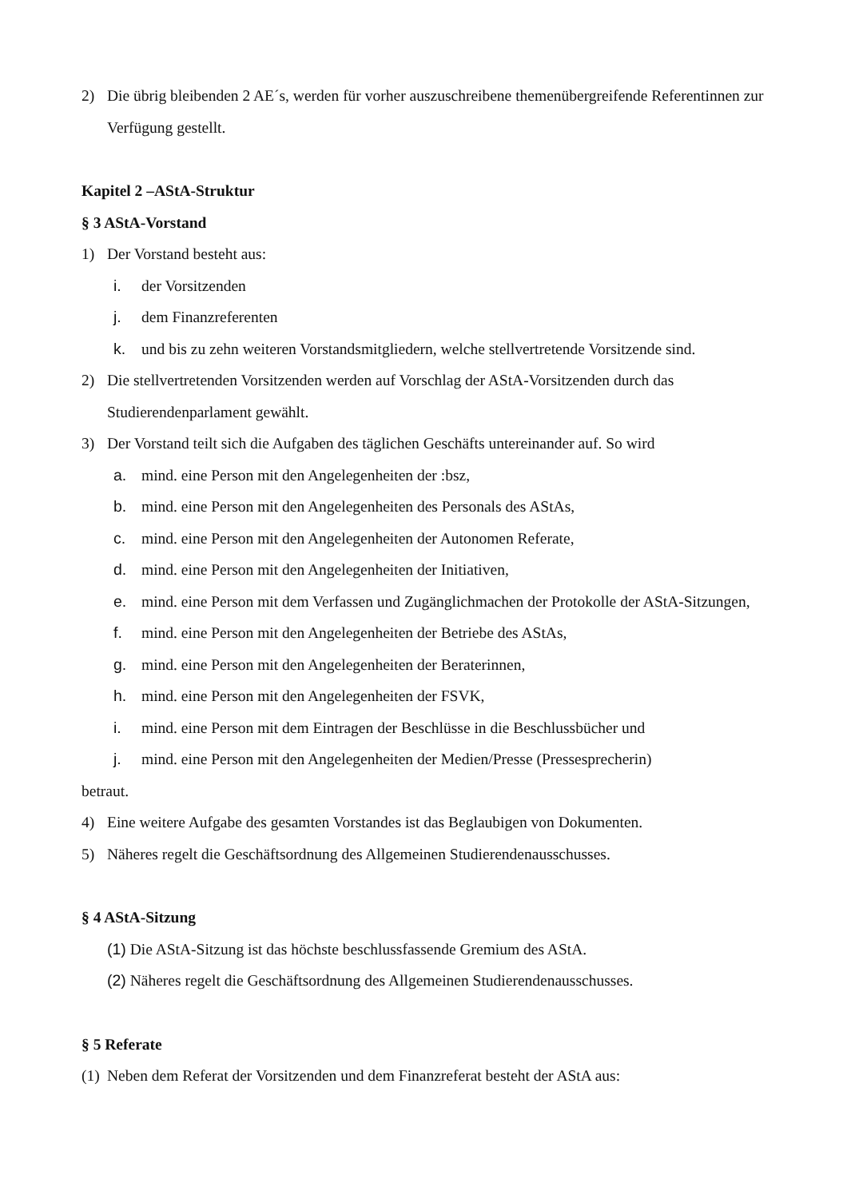2) Die übrig bleibenden 2 AE´s, werden für vorher auszuschreibene themenübergreifende Referentinnen zur Verfügung gestellt.
Kapitel 2 –AStA-Struktur
§ 3 AStA-Vorstand
1) Der Vorstand besteht aus:
i. der Vorsitzenden
j. dem Finanzreferenten
k. und bis zu zehn weiteren Vorstandsmitgliedern, welche stellvertretende Vorsitzende sind.
2) Die stellvertretenden Vorsitzenden werden auf Vorschlag der AStA-Vorsitzenden durch das Studierendenparlament gewählt.
3) Der Vorstand teilt sich die Aufgaben des täglichen Geschäfts untereinander auf. So wird
a. mind. eine Person mit den Angelegenheiten der :bsz,
b. mind. eine Person mit den Angelegenheiten des Personals des AStAs,
c. mind. eine Person mit den Angelegenheiten der Autonomen Referate,
d. mind. eine Person mit den Angelegenheiten der Initiativen,
e. mind. eine Person mit dem Verfassen und Zugänglichmachen der Protokolle der AStA-Sitzungen,
f. mind. eine Person mit den Angelegenheiten der Betriebe des AStAs,
g. mind. eine Person mit den Angelegenheiten der Beraterinnen,
h. mind. eine Person mit den Angelegenheiten der FSVK,
i. mind. eine Person mit dem Eintragen der Beschlüsse in die Beschlussbücher und
j. mind. eine Person mit den Angelegenheiten der Medien/Presse (Pressesprecherin)
betraut.
4) Eine weitere Aufgabe des gesamten Vorstandes ist das Beglaubigen von Dokumenten.
5) Näheres regelt die Geschäftsordnung des Allgemeinen Studierendenausschusses.
§ 4 AStA-Sitzung
(1) Die AStA-Sitzung ist das höchste beschlussfassende Gremium des AStA.
(2) Näheres regelt die Geschäftsordnung des Allgemeinen Studierendenausschusses.
§ 5 Referate
(1)
Neben dem Referat der Vorsitzenden und dem Finanzreferat besteht der AStA aus: